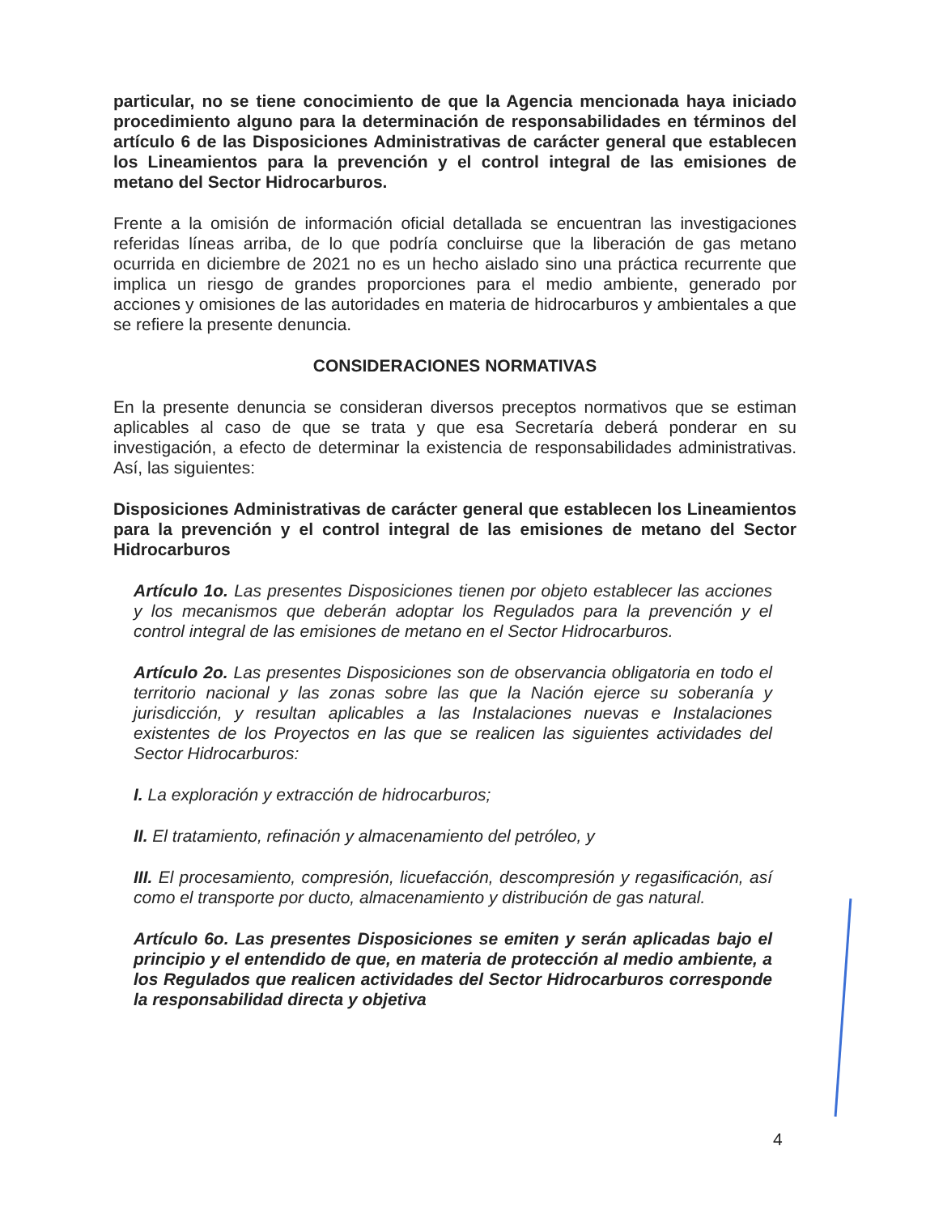particular, no se tiene conocimiento de que la Agencia mencionada haya iniciado procedimiento alguno para la determinación de responsabilidades en términos del artículo 6 de las Disposiciones Administrativas de carácter general que establecen los Lineamientos para la prevención y el control integral de las emisiones de metano del Sector Hidrocarburos.
Frente a la omisión de información oficial detallada se encuentran las investigaciones referidas líneas arriba, de lo que podría concluirse que la liberación de gas metano ocurrida en diciembre de 2021 no es un hecho aislado sino una práctica recurrente que implica un riesgo de grandes proporciones para el medio ambiente, generado por acciones y omisiones de las autoridades en materia de hidrocarburos y ambientales a que se refiere la presente denuncia.
CONSIDERACIONES NORMATIVAS
En la presente denuncia se consideran diversos preceptos normativos que se estiman aplicables al caso de que se trata y que esa Secretaría deberá ponderar en su investigación, a efecto de determinar la existencia de responsabilidades administrativas. Así, las siguientes:
Disposiciones Administrativas de carácter general que establecen los Lineamientos para la prevención y el control integral de las emisiones de metano del Sector Hidrocarburos
Artículo 1o. Las presentes Disposiciones tienen por objeto establecer las acciones y los mecanismos que deberán adoptar los Regulados para la prevención y el control integral de las emisiones de metano en el Sector Hidrocarburos.
Artículo 2o. Las presentes Disposiciones son de observancia obligatoria en todo el territorio nacional y las zonas sobre las que la Nación ejerce su soberanía y jurisdicción, y resultan aplicables a las Instalaciones nuevas e Instalaciones existentes de los Proyectos en las que se realicen las siguientes actividades del Sector Hidrocarburos:
I. La exploración y extracción de hidrocarburos;
II. El tratamiento, refinación y almacenamiento del petróleo, y
III. El procesamiento, compresión, licuefacción, descompresión y regasificación, así como el transporte por ducto, almacenamiento y distribución de gas natural.
Artículo 6o. Las presentes Disposiciones se emiten y serán aplicadas bajo el principio y el entendido de que, en materia de protección al medio ambiente, a los Regulados que realicen actividades del Sector Hidrocarburos corresponde la responsabilidad directa y objetiva
4